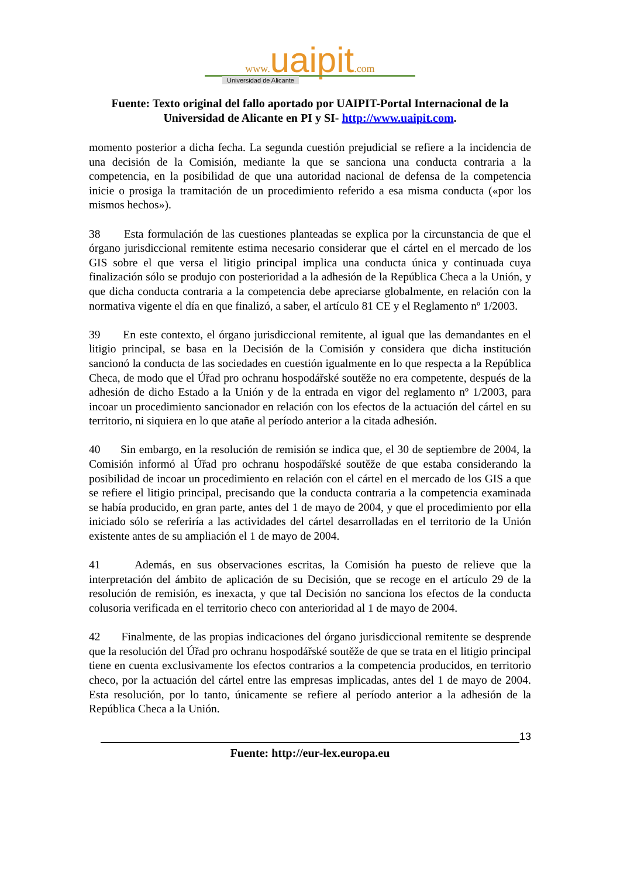www. uaipit.com
Universidad de Alicante
Fuente: Texto original del fallo aportado por UAIPIT-Portal Internacional de la
Universidad de Alicante en PI y SI- http://www.uaipit.com.
momento posterior a dicha fecha. La segunda cuestión prejudicial se refiere a la incidencia de una decisión de la Comisión, mediante la que se sanciona una conducta contraria a la competencia, en la posibilidad de que una autoridad nacional de defensa de la competencia inicie o prosiga la tramitación de un procedimiento referido a esa misma conducta («por los mismos hechos»).
38 Esta formulación de las cuestiones planteadas se explica por la circunstancia de que el órgano jurisdiccional remitente estima necesario considerar que el cártel en el mercado de los GIS sobre el que versa el litigio principal implica una conducta única y continuada cuya finalización sólo se produjo con posterioridad a la adhesión de la República Checa a la Unión, y que dicha conducta contraria a la competencia debe apreciarse globalmente, en relación con la normativa vigente el día en que finalizó, a saber, el artículo 81 CE y el Reglamento nº 1/2003.
39 En este contexto, el órgano jurisdiccional remitente, al igual que las demandantes en el litigio principal, se basa en la Decisión de la Comisión y considera que dicha institución sancionó la conducta de las sociedades en cuestión igualmente en lo que respecta a la República Checa, de modo que el Úřad pro ochranu hospodářské soutěže no era competente, después de la adhesión de dicho Estado a la Unión y de la entrada en vigor del reglamento nº 1/2003, para incoar un procedimiento sancionador en relación con los efectos de la actuación del cártel en su territorio, ni siquiera en lo que atañe al período anterior a la citada adhesión.
40 Sin embargo, en la resolución de remisión se indica que, el 30 de septiembre de 2004, la Comisión informó al Úřad pro ochranu hospodářské soutěže de que estaba considerando la posibilidad de incoar un procedimiento en relación con el cártel en el mercado de los GIS a que se refiere el litigio principal, precisando que la conducta contraria a la competencia examinada se había producido, en gran parte, antes del 1 de mayo de 2004, y que el procedimiento por ella iniciado sólo se referiría a las actividades del cártel desarrolladas en el territorio de la Unión existente antes de su ampliación el 1 de mayo de 2004.
41 Además, en sus observaciones escritas, la Comisión ha puesto de relieve que la interpretación del ámbito de aplicación de su Decisión, que se recoge en el artículo 29 de la resolución de remisión, es inexacta, y que tal Decisión no sanciona los efectos de la conducta colusoria verificada en el territorio checo con anterioridad al 1 de mayo de 2004.
42 Finalmente, de las propias indicaciones del órgano jurisdiccional remitente se desprende que la resolución del Úřad pro ochranu hospodářské soutěže de que se trata en el litigio principal tiene en cuenta exclusivamente los efectos contrarios a la competencia producidos, en territorio checo, por la actuación del cártel entre las empresas implicadas, antes del 1 de mayo de 2004. Esta resolución, por lo tanto, únicamente se refiere al período anterior a la adhesión de la República Checa a la Unión.
13
Fuente: http://eur-lex.europa.eu